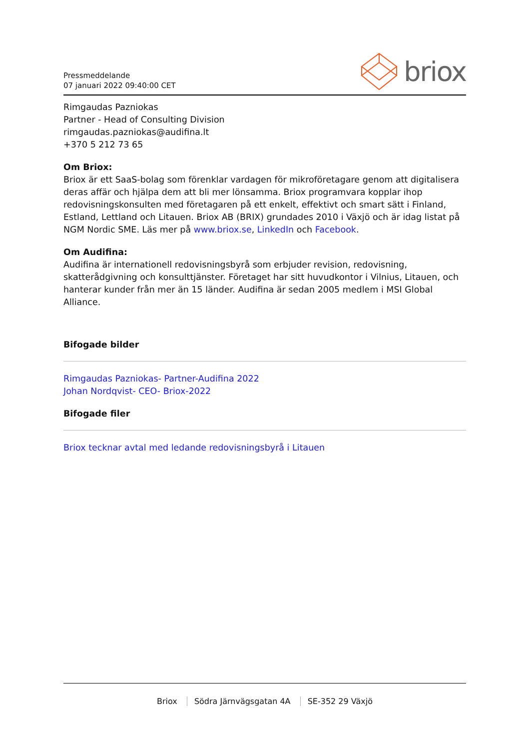Pressmeddelande
07 januari 2022 09:40:00 CET
briox
Rimgaudas Pazniokas
Partner - Head of Consulting Division
rimgaudas.pazniokas@audifina.lt
+370 5 212 73 65
Om Briox:
Briox är ett SaaS-bolag som förenklar vardagen för mikroföretagare genom att digitalisera deras affär och hjälpa dem att bli mer lönsamma. Briox programvara kopplar ihop redovisningskonsulten med företagaren på ett enkelt, effektivt och smart sätt i Finland, Estland, Lettland och Litauen. Briox AB (BRIX) grundades 2010 i Växjö och är idag listat på NGM Nordic SME. Läs mer på www.briox.se, LinkedIn och Facebook.
Om Audifina:
Audifina är internationell redovisningsbyrå som erbjuder revision, redovisning, skatterådgivning och konsulttjänster. Företaget har sitt huvudkontor i Vilnius, Litauen, och hanterar kunder från mer än 15 länder. Audifina är sedan 2005 medlem i MSI Global Alliance.
Bifogade bilder
Rimgaudas Pazniokas- Partner-Audifina 2022
Johan Nordqvist- CEO- Briox-2022
Bifogade filer
Briox tecknar avtal med ledande redovisningsbyrå i Litauen
Briox Södra Järnvägsgatan 4A SE-352 29 Växjö